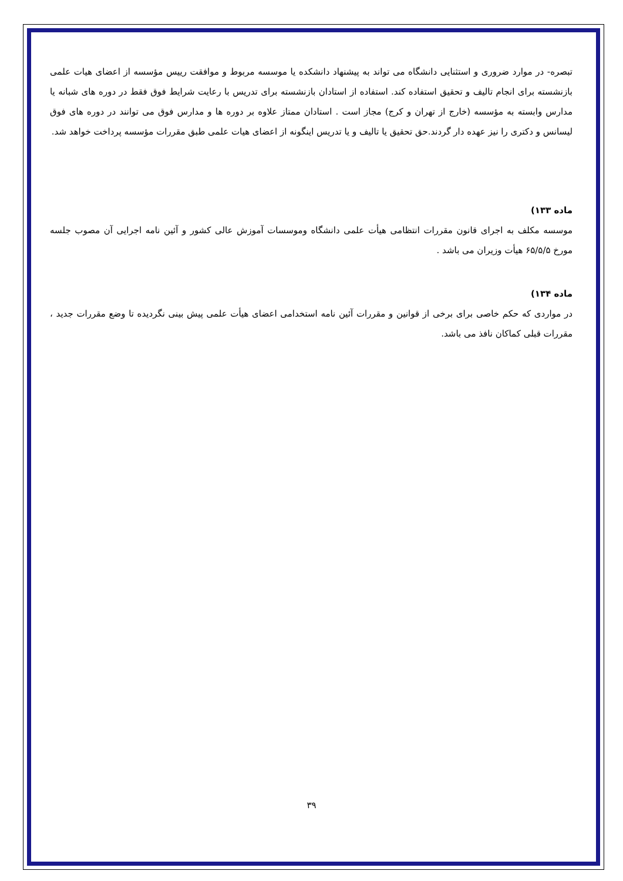تبصره- در موارد ضروری و استثنایی دانشگاه می تواند به پیشنهاد دانشکده یا موسسه مربوط و موافقت رییس مؤسسه از اعضای هیات علمی بازنشسته برای انجام تالیف و تحقیق استفاده کند. استفاده از استادان بازنشسته برای تدریس با رعایت شرایط فوق فقط در دوره های شبانه یا مدارس وابسته به مؤسسه (خارج از تهران و کرج) مجاز است . استادان ممتاز علاوه بر دوره ها و مدارس فوق می توانند در دوره های فوق لیسانس و دکتری را نیز عهده دار گردند.حق تحقیق یا تالیف و یا تدریس اینگونه از اعضای هیات علمی طبق مقررات مؤسسه پرداخت خواهد شد.
ماده ۱۳۳)
موسسه مکلف به اجرای قانون مقررات انتظامی هیأت علمی دانشگاه وموسسات آموزش عالی کشور و آئین نامه اجرایی آن مصوب جلسه مورخ ۶۵/۵/۵ هیأت وزیران می باشد .
ماده ۱۳۴)
در مواردی که حکم خاصی برای برخی از قوانین و مقررات آئین نامه استخدامی اعضای هیأت علمی پیش بینی نگردیده تا وضع مقررات جدید ، مقررات قبلی کماکان نافذ می باشد.
۳۹